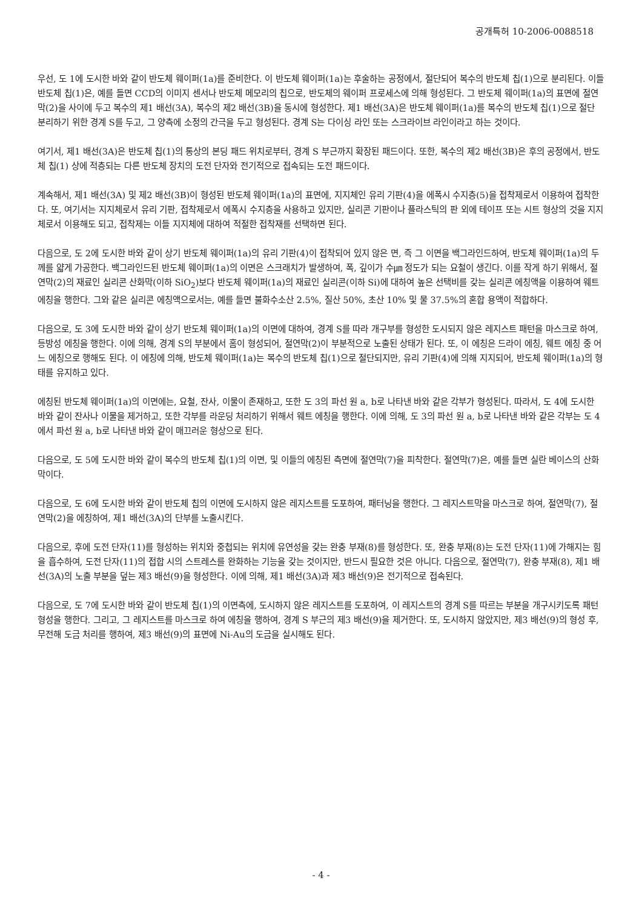공개특허 10-2006-0088518
우선, 도 1에 도시한 바와 같이 반도체 웨이퍼(1a)를 준비한다. 이 반도체 웨이퍼(1a)는 후술하는 공정에서, 절단되어 복수의 반도체 칩(1)으로 분리된다. 이들 반도체 칩(1)은, 예를 들면 CCD의 이미지 센서나 반도체 메모리의 칩으로, 반도체의 웨이퍼 프로세스에 의해 형성된다. 그 반도체 웨이퍼(1a)의 표면에 절연막(2)을 사이에 두고 복수의 제1 배선(3A), 복수의 제2 배선(3B)을 동시에 형성한다. 제1 배선(3A)은 반도체 웨이퍼(1a)를 복수의 반도체 칩(1)으로 절단 분리하기 위한 경계 S를 두고, 그 양측에 소정의 간극을 두고 형성된다. 경계 S는 다이싱 라인 또는 스크라이브 라인이라고 하는 것이다.
여기서, 제1 배선(3A)은 반도체 칩(1)의 통상의 본딩 패드 위치로부터, 경계 S 부근까지 확장된 패드이다. 또한, 복수의 제2 배선(3B)은 후의 공정에서, 반도체 칩(1) 상에 적층되는 다른 반도체 장치의 도전 단자와 전기적으로 접속되는 도전 패드이다.
계속해서, 제1 배선(3A) 및 제2 배선(3B)이 형성된 반도체 웨이퍼(1a)의 표면에, 지지체인 유리 기판(4)을 에폭시 수지층(5)을 접착제로서 이용하여 접착한다. 또, 여기서는 지지체로서 유리 기판, 접착제로서 에폭시 수지층을 사용하고 있지만, 실리콘 기판이나 플라스틱의 판 외에 테이프 또는 시트 형상의 것을 지지체로서 이용해도 되고, 접착제는 이들 지지체에 대하여 적절한 접착재를 선택하면 된다.
다음으로, 도 2에 도시한 바와 같이 상기 반도체 웨이퍼(1a)의 유리 기판(4)이 접착되어 있지 않은 면, 즉 그 이면을 백그라인드하여, 반도체 웨이퍼(1a)의 두께를 얇게 가공한다. 백그라인드된 반도체 웨이퍼(1a)의 이면은 스크래치가 발생하여, 폭, 깊이가 수㎛ 정도가 되는 요철이 생긴다. 이를 작게 하기 위해서, 절연막(2)의 재료인 실리콘 산화막(이하 SiO<sub>2</sub>)보다 반도체 웨이퍼(1a)의 재료인 실리콘(이하 Si)에 대하여 높은 선택비를 갖는 실리콘 에칭액을 이용하여 웨트 에칭을 행한다. 그와 같은 실리콘 에칭액으로서는, 예를 들면 불화수소산 2.5%, 질산 50%, 초산 10% 및 물 37.5%의 혼합 용액이 적합하다.
다음으로, 도 3에 도시한 바와 같이 상기 반도체 웨이퍼(1a)의 이면에 대하여, 경계 S를 따라 개구부를 형성한 도시되지 않은 레지스트 패턴을 마스크로 하여, 등방성 에칭을 행한다. 이에 의해, 경계 S의 부분에서 홈이 형성되어, 절연막(2)이 부분적으로 노출된 상태가 된다. 또, 이 에칭은 드라이 에칭, 웨트 에칭 중 어느 에칭으로 행해도 된다. 이 에칭에 의해, 반도체 웨이퍼(1a)는 복수의 반도체 칩(1)으로 절단되지만, 유리 기판(4)에 의해 지지되어, 반도체 웨이퍼(1a)의 형태를 유지하고 있다.
에칭된 반도체 웨이퍼(1a)의 이면에는, 요철, 잔사, 이물이 존재하고, 또한 도 3의 파선 원 a, b로 나타낸 바와 같은 각부가 형성된다. 따라서, 도 4에 도시한 바와 같이 잔사나 이물을 제거하고, 또한 각부를 라운딩 처리하기 위해서 웨트 에칭을 행한다. 이에 의해, 도 3의 파선 원 a, b로 나타낸 바와 같은 각부는 도 4에서 파선 원 a, b로 나타낸 바와 같이 매끄러운 형상으로 된다.
다음으로, 도 5에 도시한 바와 같이 복수의 반도체 칩(1)의 이면, 및 이들의 에칭된 측면에 절연막(7)을 피착한다. 절연막(7)은, 예를 들면 실란 베이스의 산화막이다.
다음으로, 도 6에 도시한 바와 같이 반도체 칩의 이면에 도시하지 않은 레지스트를 도포하여, 패터닝을 행한다. 그 레지스트막을 마스크로 하여, 절연막(7), 절연막(2)을 에칭하여, 제1 배선(3A)의 단부를 노출시킨다.
다음으로, 후에 도전 단자(11)를 형성하는 위치와 중첩되는 위치에 유연성을 갖는 완충 부재(8)를 형성한다. 또, 완충 부재(8)는 도전 단자(11)에 가해지는 힘을 흡수하여, 도전 단자(11)의 접합 시의 스트레스를 완화하는 기능을 갖는 것이지만, 반드시 필요한 것은 아니다. 다음으로, 절연막(7), 완충 부재(8), 제1 배선(3A)의 노출 부분을 덮는 제3 배선(9)을 형성한다. 이에 의해, 제1 배선(3A)과 제3 배선(9)은 전기적으로 접속된다.
다음으로, 도 7에 도시한 바와 같이 반도체 칩(1)의 이면측에, 도시하지 않은 레지스트를 도포하여, 이 레지스트의 경계 S를 따르는 부분을 개구시키도록 패턴 형성을 행한다. 그리고, 그 레지스트를 마스크로 하여 에칭을 행하여, 경계 S 부근의 제3 배선(9)을 제거한다. 또, 도시하지 않았지만, 제3 배선(9)의 형성 후, 무전해 도금 처리를 행하여, 제3 배선(9)의 표면에 Ni-Au의 도금을 실시해도 된다.
- 4 -